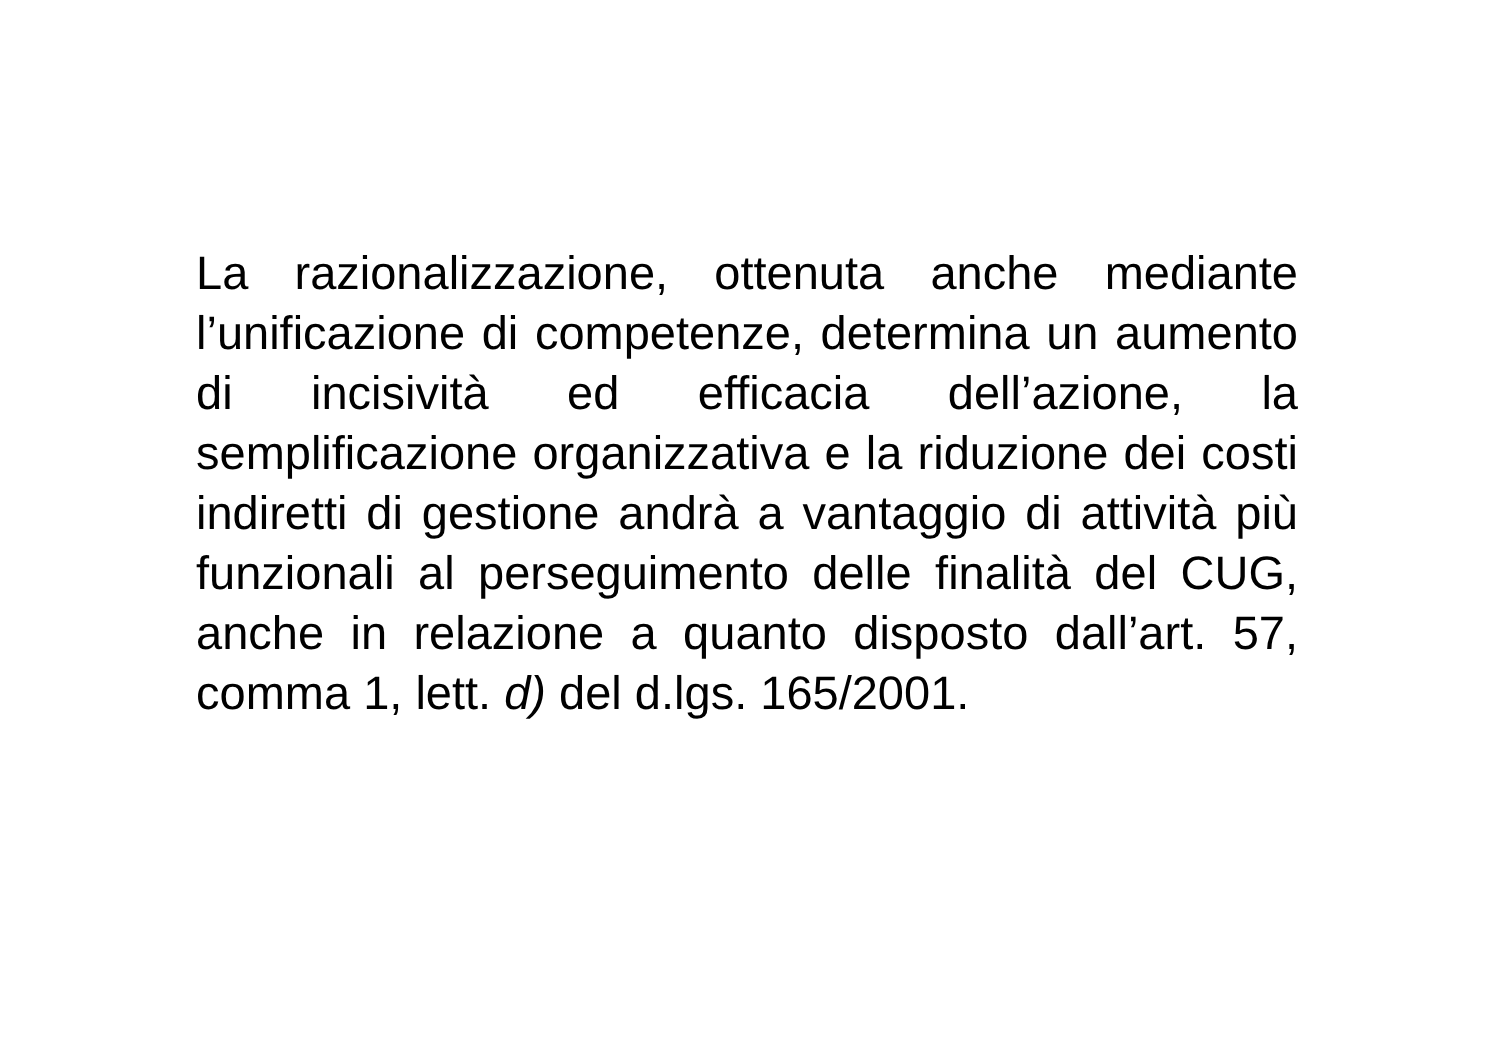La razionalizzazione, ottenuta anche mediante l’unificazione di competenze, determina un aumento di incisività ed efficacia dell’azione, la semplificazione organizzativa e la riduzione dei costi indiretti di gestione andrà a vantaggio di attività più funzionali al perseguimento delle finalità del CUG, anche in relazione a quanto disposto dall’art. 57, comma 1, lett. d) del d.lgs. 165/2001.